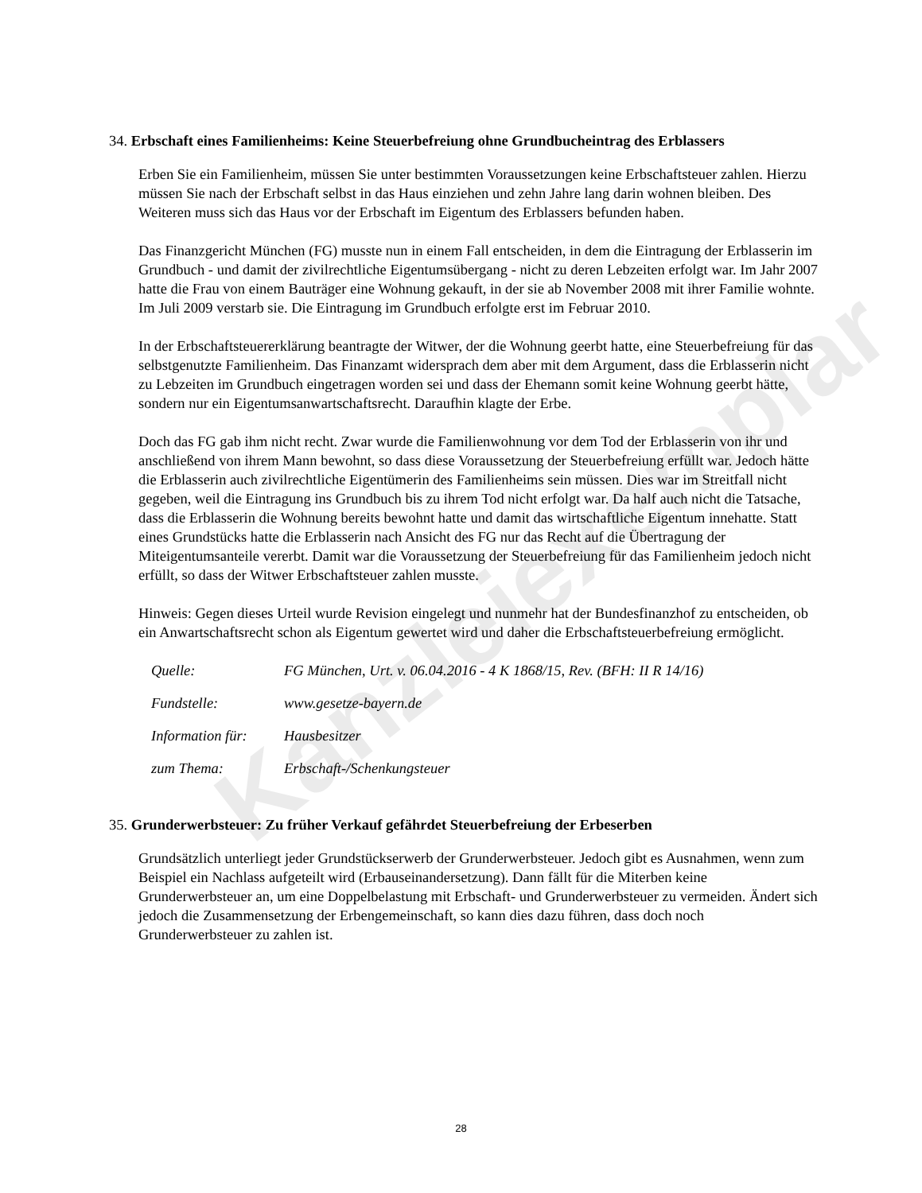Kanzleiexemplar
34. Erbschaft eines Familienheims: Keine Steuerbefreiung ohne Grundbucheintrag des Erblassers
Erben Sie ein Familienheim, müssen Sie unter bestimmten Voraussetzungen keine Erbschaftsteuer zahlen. Hierzu müssen Sie nach der Erbschaft selbst in das Haus einziehen und zehn Jahre lang darin wohnen bleiben. Des Weiteren muss sich das Haus vor der Erbschaft im Eigentum des Erblassers befunden haben.
Das Finanzgericht München (FG) musste nun in einem Fall entscheiden, in dem die Eintragung der Erblasserin im Grundbuch - und damit der zivilrechtliche Eigentumsübergang - nicht zu deren Lebzeiten erfolgt war. Im Jahr 2007 hatte die Frau von einem Bauträger eine Wohnung gekauft, in der sie ab November 2008 mit ihrer Familie wohnte. Im Juli 2009 verstarb sie. Die Eintragung im Grundbuch erfolgte erst im Februar 2010.
In der Erbschaftsteuererklärung beantragte der Witwer, der die Wohnung geerbt hatte, eine Steuerbefreiung für das selbstgenutzte Familienheim. Das Finanzamt widersprach dem aber mit dem Argument, dass die Erblasserin nicht zu Lebzeiten im Grundbuch eingetragen worden sei und dass der Ehemann somit keine Wohnung geerbt hätte, sondern nur ein Eigentumsanwartschaftsrecht. Daraufhin klagte der Erbe.
Doch das FG gab ihm nicht recht. Zwar wurde die Familienwohnung vor dem Tod der Erblasserin von ihr und anschließend von ihrem Mann bewohnt, so dass diese Voraussetzung der Steuerbefreiung erfüllt war. Jedoch hätte die Erblasserin auch zivilrechtliche Eigentümerin des Familienheims sein müssen. Dies war im Streitfall nicht gegeben, weil die Eintragung ins Grundbuch bis zu ihrem Tod nicht erfolgt war. Da half auch nicht die Tatsache, dass die Erblasserin die Wohnung bereits bewohnt hatte und damit das wirtschaftliche Eigentum innehatte. Statt eines Grundstücks hatte die Erblasserin nach Ansicht des FG nur das Recht auf die Übertragung der Miteigentumsanteile vererbt. Damit war die Voraussetzung der Steuerbefreiung für das Familienheim jedoch nicht erfüllt, so dass der Witwer Erbschaftsteuer zahlen musste.
Hinweis: Gegen dieses Urteil wurde Revision eingelegt und nunmehr hat der Bundesfinanzhof zu entscheiden, ob ein Anwartschaftsrecht schon als Eigentum gewertet wird und daher die Erbschaftsteuerbefreiung ermöglicht.
| Quelle: | FG München, Urt. v. 06.04.2016 - 4 K 1868/15, Rev. (BFH: II R 14/16) |
| Fundstelle: | www.gesetze-bayern.de |
| Information für: | Hausbesitzer |
| zum Thema: | Erbschaft-/Schenkungsteuer |
35. Grunderwerbsteuer: Zu früher Verkauf gefährdet Steuerbefreiung der Erbeserben
Grundsätzlich unterliegt jeder Grundstückserwerb der Grunderwerbsteuer. Jedoch gibt es Ausnahmen, wenn zum Beispiel ein Nachlass aufgeteilt wird (Erbauseinandersetzung). Dann fällt für die Miterben keine Grunderwerbsteuer an, um eine Doppelbelastung mit Erbschaft- und Grunderwerbsteuer zu vermeiden. Ändert sich jedoch die Zusammensetzung der Erbengemeinschaft, so kann dies dazu führen, dass doch noch Grunderwerbsteuer zu zahlen ist.
28